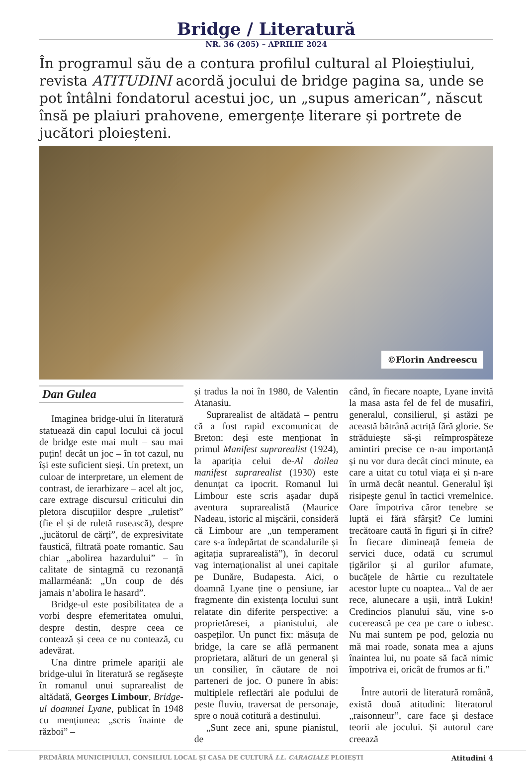Bridge / Literatură
NR. 36 (205) – APRILIE 2024
În programul său de a contura profilul cultural al Ploieștiului, revista ATITUDINI acordă jocului de bridge pagina sa, unde se pot întâlni fondatorul acestui joc, un „supus american”, născut însă pe plaiuri prahovene, emergențe literare și portrete de jucători ploieșteni.
©Florin Andreescu
Dan Gulea
Imaginea bridge-ului în literatură statuează din capul locului că jocul de bridge este mai mult – sau mai puțin! decât un joc – în tot cazul, nu își este suficient sieși. Un pretext, un culoar de interpretare, un element de contrast, de ierarhizare – acel alt joc, care extrage discursul criticului din pletora discuțiilor despre „ruletist” (fie el și de ruletă rusească), despre „jucătorul de cărți”, de expresivitate faustică, filtrată poate romantic. Sau chiar „abolirea hazardului” – în calitate de sintagmă cu rezonanță mallarméană: „Un coup de dés jamais n’abolira le hasard”.
Bridge-ul este posibilitatea de a vorbi despre efemeritatea omului, despre destin, despre ceea ce contează și ceea ce nu contează, cu adevărat.
Una dintre primele apariții ale bridge-ului în literatură se regăsește în romanul unui suprarealist de altădată, Georges Limbour, Bridge-ul doamnei Lyane, publicat în 1948 cu mențiunea: „scris înainte de război” –
și tradus la noi în 1980, de Valentin Atanasiu.
Suprarealist de altădată – pentru că a fost rapid excomunicat de Breton: deși este menționat în primul Manifest suprarealist (1924), la apariția celui de-Al doilea manifest suprarealist (1930) este denunțat ca ipocrit. Romanul lui Limbour este scris așadar după aventura suprarealistă (Maurice Nadeau, istoric al mișcării, consideră că Limbour are „un temperament care s-a îndepărtat de scandalurile și agitația suprarealistă”), în decorul vag internaționalist al unei capitale pe Dunăre, Budapesta. Aici, o doamnă Lyane ține o pensiune, iar fragmente din existența locului sunt relatate din diferite perspective: a proprietăresei, a pianistului, ale oaspeților. Un punct fix: măsuța de bridge, la care se află permanent proprietara, alături de un general și un consilier, în căutare de noi parteneri de joc. O punere în abis: multiplele reflectări ale podului de peste fluviu, traversat de personaje, spre o nouă cotitură a destinului.
„Sunt zece ani, spune pianistul, de
când, în fiecare noapte, Lyane invită la masa asta fel de fel de musafiri, generalul, consilierul, și astăzi pe această bătrână actriță fără glorie. Se străduiește să-și reîmprospăteze amintiri precise ce n-au importanță și nu vor dura decât cinci minute, ea care a uitat cu totul viața ei și n-are în urmă decât neantul. Generalul își risipește genul în tactici vremelnice. Oare împotriva căror tenebre se luptă ei fără sfârșit? Ce lumini trecătoare caută în figuri și în cifre? În fiecare dimineață femeia de servici duce, odată cu scrumul țigărilor și al gurilor afumate, bucățele de hârtie cu rezultatele acestor lupte cu noaptea... Val de aer rece, alunecare a ușii, intră Lukin! Credincios planului său, vine s-o cucerească pe cea pe care o iubesc. Nu mai suntem pe pod, gelozia nu mă mai roade, sonata mea a ajuns înaintea lui, nu poate să facă nimic împotriva ei, oricât de frumos ar fi.”
Între autorii de literatură română, există două atitudini: literatorul „raisonneur”, care face și desface teorii ale jocului. Și autorul care creează
PRIMĂRIA MUNICIPIULUI, CONSILIUL LOCAL ȘI CASA DE CULTURĂ I.L. CARAGIALE PLOIEȘTI Atitudini 4